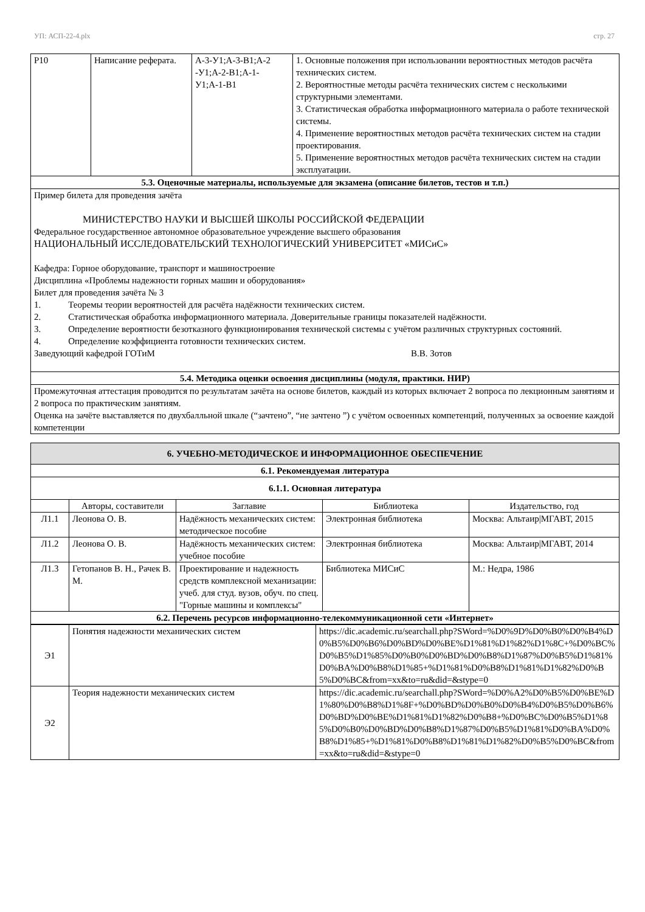УП: АСП-22-4.plx стр. 27
| Р10 | Написание реферата. | А-3-У1;А-3-В1;А-2 -У1;А-2-В1;А-1-У1;А-1-В1 | 1. Основные положения при использовании вероятностных методов расчёта технических систем. 2. Вероятностные методы расчёта технических систем с несколькими структурными элементами. 3. Статистическая обработка информационного материала о работе технической системы. 4. Применение вероятностных методов расчёта технических систем на стадии проектирования. 5. Применение вероятностных методов расчёта технических систем на стадии эксплуатации. |
| 5.3. Оценочные материалы, используемые для экзамена (описание билетов, тестов и т.п.) | | | |
| Пример билета для проведения зачёта МИНИСТЕРСТВО НАУКИ И ВЫСШЕЙ ШКОЛЫ РОССИЙСКОЙ ФЕДЕРАЦИИ Федеральное государственное автономное образовательное учреждение высшего образования НАЦИОНАЛЬНЫЙ ИССЛЕДОВАТЕЛЬСКИЙ ТЕХНОЛОГИЧЕСКИЙ УНИВЕРСИТЕТ «МИСиС» Кафедра: Горное оборудование, транспорт и машиностроение Дисциплина «Проблемы надежности горных машин и оборудования» Билет для проведения зачёта № 3 1. Теоремы теории вероятностей для расчёта надёжности технических систем. 2. Статистическая обработка информационного материала. Доверительные границы показателей надёжности. 3. Определение вероятности безотказного функционирования технической системы с учётом различных структурных состояний. 4. Определение коэффициента готовности технических систем. Заведующий кафедрой ГОТиМ В.В. Зотов | | | |
| 5.4. Методика оценки освоения дисциплины (модуля, практики. НИР) | | | |
| Промежуточная аттестация проводится по результатам зачёта на основе билетов, каждый из которых включает 2 вопроса по лекционным занятиям и 2 вопроса по практическим занятиям. Оценка на зачёте выставляется по двухбалльной шкале (“зачтено”, “не зачтено ”) с учётом освоенных компетенций, полученных за освоение каждой компетенции | | | |
| 6. УЧЕБНО-МЕТОДИЧЕСКОЕ И ИНФОРМАЦИОННОЕ ОБЕСПЕЧЕНИЕ | | | | |
| 6.1. Рекомендуемая литература | | | | |
| 6.1.1. Основная литература | | | | |
| | Авторы, составители | Заглавие | Библиотека | Издательство, год |
| Л1.1 | Леонова О. В. | Надёжность механических систем: методическое пособие | Электронная библиотека | Москва: Альтаир/МГАВТ, 2015 |
| Л1.2 | Леонова О. В. | Надёжность механических систем: учебное пособие | Электронная библиотека | Москва: Альтаир/МГАВТ, 2014 |
| Л1.3 | Гетопанов В. Н., Рачек В. М. | Проектирование и надежность средств комплексной механизации: учеб. для студ. вузов, обуч. по спец. "Горные машины и комплексы" | Библиотека МИСиС | М.: Недра, 1986 |
| 6.2. Перечень ресурсов информационно-телекоммуникационной сети «Интернет» | | | | |
| Э1 | Понятия надежности механических систем | https://dic.academic.ru/searchall.php?SWord=%D0%9D%D0%B0%D0%B4%D0%B5%D0%B6%D0%BD%D0%BE%D1%81%D1%82%D1%8C+%D0%BC%D0%B5%D1%85%D0%B0%D0%BD%D0%B8%D1%87%D0%B5%D1%81%D0%BA%D0%B8%D1%85+%D1%81%D0%B8%D1%81%D1%82%D0%B5%D0%BC&from=xx&to=ru&did=&stype=0 |
| Э2 | Теория надежности механических систем | https://dic.academic.ru/searchall.php?SWord=%D0%A2%D0%B5%D0%BE%D1%80%D0%B8%D1%8F+%D0%BD%D0%B0%D0%B4%D0%B5%D0%B6%D0%BD%D0%BE%D1%81%D1%82%D0%B8+%D0%BC%D0%B5%D1%85%D0%B0%D0%BD%D0%B8%D1%87%D0%B5%D1%81%D0%BA%D0%B8%D1%85+%D1%81%D0%B8%D1%81%D1%82%D0%B5%D0%BC&from=xx&to=ru&did=&stype=0 |